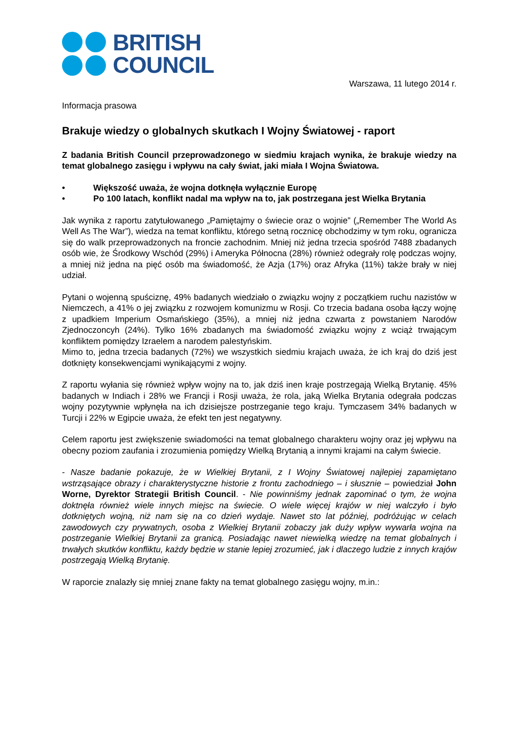BRITISH
COUNCIL
Warszawa, 11 lutego 2014 r.
Informacja prasowa
Brakuje wiedzy o globalnych skutkach I Wojny Światowej - raport
Z badania British Council przeprowadzonego w siedmiu krajach wynika, że brakuje wiedzy na temat globalnego zasięgu i wpływu na cały świat, jaki miała I Wojna Światowa.
• Większość uważa, że wojna dotknęła wyłącznie Europę
• Po 100 latach, konflikt nadal ma wpływ na to, jak postrzegana jest Wielka Brytania
Jak wynika z raportu zatytułowanego „Pamiętajmy o świecie oraz o wojnie” („Remember The World As Well As The War”), wiedza na temat konfliktu, którego setną rocznicę obchodzimy w tym roku, ogranicza się do walk przeprowadzonych na froncie zachodnim. Mniej niż jedna trzecia spośród 7488 zbadanych osób wie, że Środkowy Wschód (29%) i Ameryka Północna (28%) również odegrały rolę podczas wojny, a mniej niż jedna na pięć osób ma świadomość, że Azja (17%) oraz Afryka (11%) także brały w niej udział.
Pytani o wojenną spuściznę, 49% badanych wiedziało o związku wojny z początkiem ruchu nazistów w Niemczech, a 41% o jej związku z rozwojem komunizmu w Rosji. Co trzecia badana osoba łączy wojnę z upadkiem Imperium Osmańskiego (35%), a mniej niż jedna czwarta z powstaniem Narodów Zjednoczoncyh (24%). Tylko 16% zbadanych ma świadomość związku wojny z wciąż trwającym konfliktem pomiędzy Izraelem a narodem palestyńskim.
Mimo to, jedna trzecia badanych (72%) we wszystkich siedmiu krajach uważa, że ich kraj do dziś jest dotknięty konsekwencjami wynikającymi z wojny.
Z raportu wyłania się również wpływ wojny na to, jak dziś inen kraje postrzegają Wielką Brytanię. 45% badanych w Indiach i 28% we Francji i Rosji uważa, że rola, jaką Wielka Brytania odegrała podczas wojny pozytywnie wpłynęła na ich dzisiejsze postrzeganie tego kraju. Tymczasem 34% badanych w Turcji i 22% w Egipcie uważa, że efekt ten jest negatywny.
Celem raportu jest zwiększenie swiadomości na temat globalnego charakteru wojny oraz jej wpływu na obecny poziom zaufania i zrozumienia pomiędzy Wielką Brytanią a innymi krajami na całym świecie.
- Nasze badanie pokazuje, że w Wielkiej Brytanii, z I Wojny Światowej najlepiej zapamiętano wstrząsające obrazy i charakterystyczne historie z frontu zachodniego – i słusznie – powiedział John Worne, Dyrektor Strategii British Council. - Nie powinniśmy jednak zapominać o tym, że wojna doktnęła również wiele innych miejsc na świecie. O wiele więcej krajów w niej walczyło i było dotkniętych wojną, niż nam się na co dzień wydaje. Nawet sto lat później, podróżując w celach zawodowych czy prywatnych, osoba z Wielkiej Brytanii zobaczy jak duży wpływ wywarła wojna na postrzeganie Wielkiej Brytanii za granicą. Posiadając nawet niewielką wiedzę na temat globalnych i trwałych skutków konfliktu, każdy będzie w stanie lepiej zrozumieć, jak i dlaczego ludzie z innych krajów postrzegają Wielką Brytanię.
W raporcie znalazły się mniej znane fakty na temat globalnego zasięgu wojny, m.in.: